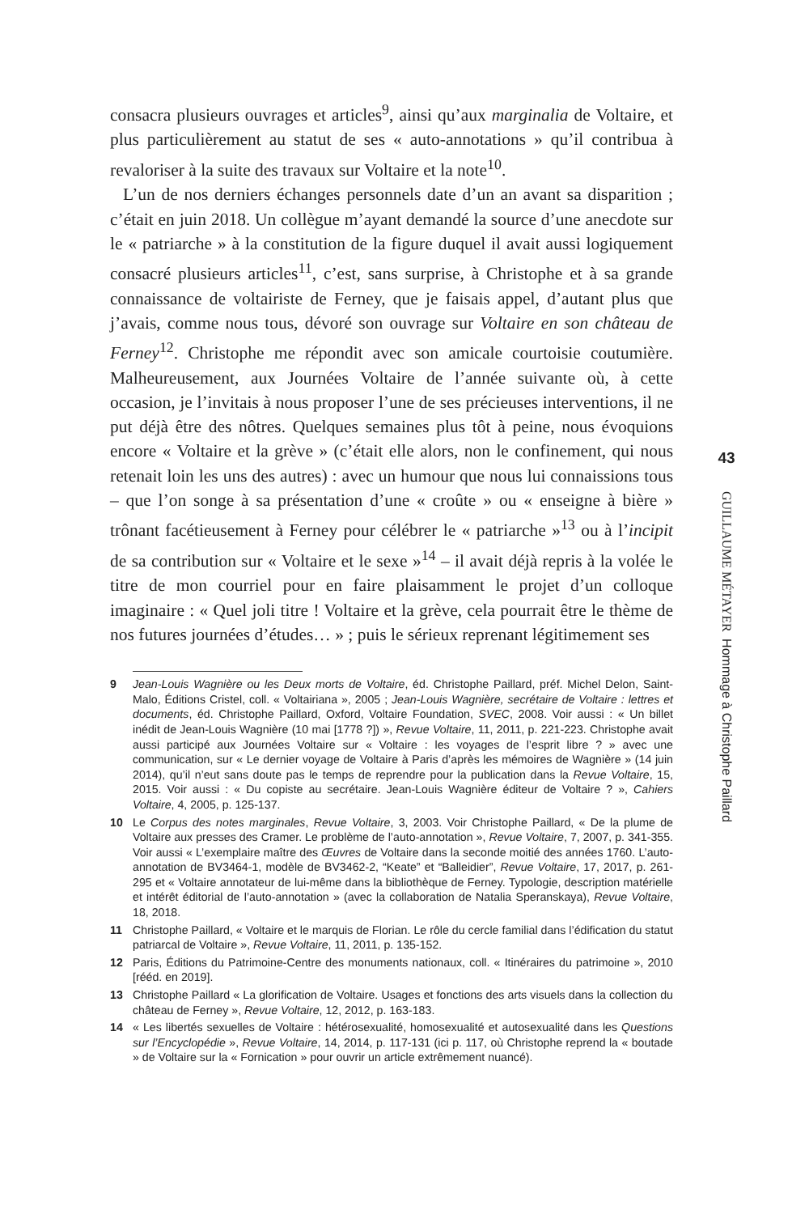consacra plusieurs ouvrages et articles<sup>9</sup>, ainsi qu’aux marginalia de Voltaire, et plus particulièrement au statut de ses « auto-annotations » qu’il contribua à revaloriser à la suite des travaux sur Voltaire et la note<sup>10</sup>.
L’un de nos derniers échanges personnels date d’un an avant sa disparition ; c’était en juin 2018. Un collègue m’ayant demandé la source d’une anecdote sur le « patriarche » à la constitution de la figure duquel il avait aussi logiquement consacré plusieurs articles<sup>11</sup>, c’est, sans surprise, à Christophe et à sa grande connaissance de voltairiste de Ferney, que je faisais appel, d’autant plus que j’avais, comme nous tous, dévoré son ouvrage sur Voltaire en son château de Ferney<sup>12</sup>. Christophe me répondit avec son amicale courtoisie coutumière. Malheureusement, aux Journées Voltaire de l’année suivante où, à cette occasion, je l’invitais à nous proposer l’une de ses précieuses interventions, il ne put déjà être des nôtres. Quelques semaines plus tôt à peine, nous évoquions encore « Voltaire et la grève » (c’était elle alors, non le confinement, qui nous retenait loin les uns des autres) : avec un humour que nous lui connaissions tous – que l’on songe à sa présentation d’une « croûte » ou « enseigne à bière » trônant facétieusement à Ferney pour célébrer le « patriarche »<sup>13</sup> ou à l’incipit de sa contribution sur « Voltaire et le sexe »<sup>14</sup> – il avait déjà repris à la volée le titre de mon courriel pour en faire plaisamment le projet d’un colloque imaginaire : « Quel joli titre ! Voltaire et la grève, cela pourrait être le thème de nos futures journées d’études… » ; puis le sérieux reprenant légitimement ses
9 Jean-Louis Wagnière ou les Deux morts de Voltaire, éd. Christophe Paillard, préf. Michel Delon, Saint-Malo, Éditions Cristel, coll. « Voltairiana », 2005 ; Jean-Louis Wagnière, secrétaire de Voltaire : lettres et documents, éd. Christophe Paillard, Oxford, Voltaire Foundation, SVEC, 2008. Voir aussi : « Un billet inédit de Jean-Louis Wagnière (10 mai [1778 ?]) », Revue Voltaire, 11, 2011, p. 221-223. Christophe avait aussi participé aux Journées Voltaire sur « Voltaire : les voyages de l’esprit libre ? » avec une communication, sur « Le dernier voyage de Voltaire à Paris d’après les mémoires de Wagnière » (14 juin 2014), qu’il n’eut sans doute pas le temps de reprendre pour la publication dans la Revue Voltaire, 15, 2015. Voir aussi : « Du copiste au secrétaire. Jean-Louis Wagnière éditeur de Voltaire ? », Cahiers Voltaire, 4, 2005, p. 125-137.
10 Le Corpus des notes marginales, Revue Voltaire, 3, 2003. Voir Christophe Paillard, « De la plume de Voltaire aux presses des Cramer. Le problème de l’auto-annotation », Revue Voltaire, 7, 2007, p. 341-355. Voir aussi « L’exemplaire maître des Œuvres de Voltaire dans la seconde moitié des années 1760. L’auto-annotation de BV3464-1, modèle de BV3462-2, “Keate” et “Balleidier”, Revue Voltaire, 17, 2017, p. 261-295 et « Voltaire annotateur de lui-même dans la bibliothèque de Ferney. Typologie, description matérielle et intérêt éditorial de l’auto-annotation » (avec la collaboration de Natalia Speranskaya), Revue Voltaire, 18, 2018.
11 Christophe Paillard, « Voltaire et le marquis de Florian. Le rôle du cercle familial dans l’édification du statut patriarcal de Voltaire », Revue Voltaire, 11, 2011, p. 135-152.
12 Paris, Éditions du Patrimoine-Centre des monuments nationaux, coll. « Itinéraires du patrimoine », 2010 [rééd. en 2019].
13 Christophe Paillard « La glorification de Voltaire. Usages et fonctions des arts visuels dans la collection du château de Ferney », Revue Voltaire, 12, 2012, p. 163-183.
14 « Les libertés sexuelles de Voltaire : hétérosexualité, homosexualité et autosexualité dans les Questions sur l’Encyclopédie », Revue Voltaire, 14, 2014, p. 117-131 (ici p. 117, où Christophe reprend la « boutade » de Voltaire sur la « Fornication » pour ouvrir un article extrêmement nuancé).
43
GUILLAUME MÉTAYER Hommage à Christophe Paillard